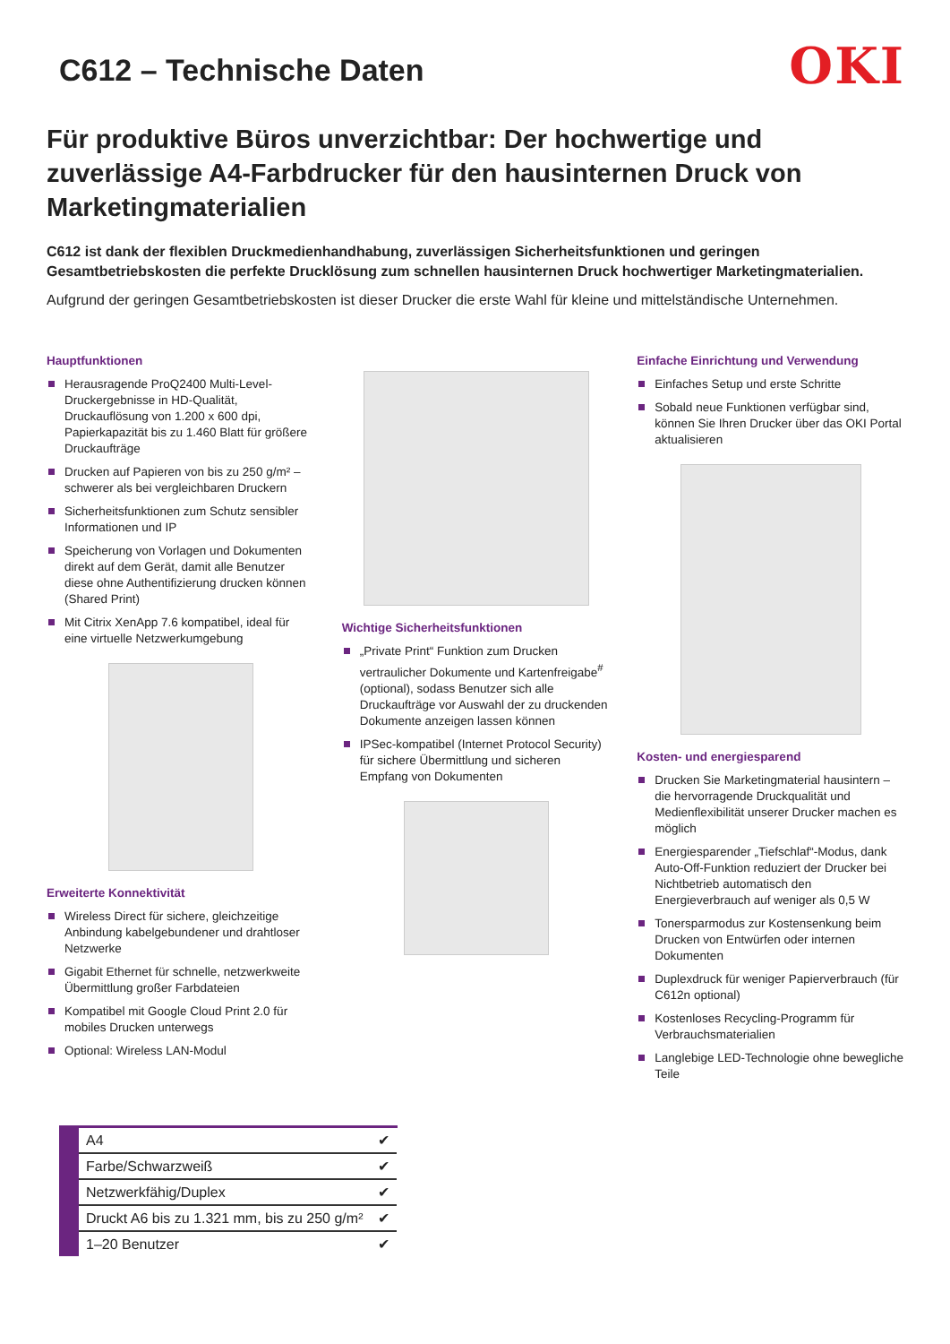C612 – Technische Daten
OKI
Für produktive Büros unverzichtbar: Der hochwertige und zuverlässige A4-Farbdrucker für den hausinternen Druck von Marketingmaterialien
C612 ist dank der flexiblen Druckmedienhandhabung, zuverlässigen Sicherheitsfunktionen und geringen Gesamtbetriebskosten die perfekte Drucklösung zum schnellen hausinternen Druck hochwertiger Marketingmaterialien.
Aufgrund der geringen Gesamtbetriebskosten ist dieser Drucker die erste Wahl für kleine und mittelständische Unternehmen.
Hauptfunktionen
Herausragende ProQ2400 Multi-Level-Druckergebnisse in HD-Qualität, Druckauflösung von 1.200 x 600 dpi, Papierkapazität bis zu 1.460 Blatt für größere Druckaufträge
Drucken auf Papieren von bis zu 250 g/m² – schwerer als bei vergleichbaren Druckern
Sicherheitsfunktionen zum Schutz sensibler Informationen und IP
Speicherung von Vorlagen und Dokumenten direkt auf dem Gerät, damit alle Benutzer diese ohne Authentifizierung drucken können (Shared Print)
Mit Citrix XenApp 7.6 kompatibel, ideal für eine virtuelle Netzwerkumgebung
Erweiterte Konnektivität
Wireless Direct für sichere, gleichzeitige Anbindung kabelgebundener und drahtloser Netzwerke
Gigabit Ethernet für schnelle, netzwerkweite Übermittlung großer Farbdateien
Kompatibel mit Google Cloud Print 2.0 für mobiles Drucken unterwegs
Optional: Wireless LAN-Modul
Wichtige Sicherheitsfunktionen
„Private Print“ Funktion zum Drucken vertraulicher Dokumente und Kartenfreigabe<sup>#</sup> (optional), sodass Benutzer sich alle Druckaufträge vor Auswahl der zu druckenden Dokumente anzeigen lassen können
IPSec-kompatibel (Internet Protocol Security) für sichere Übermittlung und sicheren Empfang von Dokumenten
Einfache Einrichtung und Verwendung
Einfaches Setup und erste Schritte
Sobald neue Funktionen verfügbar sind, können Sie Ihren Drucker über das OKI Portal aktualisieren
Kosten- und energiesparend
Drucken Sie Marketingmaterial hausintern – die hervorragende Druckqualität und Medienflexibilität unserer Drucker machen es möglich
Energiesparender „Tiefschlaf“-Modus, dank Auto-Off-Funktion reduziert der Drucker bei Nichtbetrieb automatisch den Energieverbrauch auf weniger als 0,5 W
Tonersparmodus zur Kostensenkung beim Drucken von Entwürfen oder internen Dokumenten
Duplexdruck für weniger Papierverbrauch (für C612n optional)
Kostenloses Recycling-Programm für Verbrauchsmaterialien
Langlebige LED-Technologie ohne bewegliche Teile
| A4 | ✔ |
| Farbe/Schwarzweiß | ✔ |
| Netzwerkfähig/Duplex | ✔ |
| Druckt A6 bis zu 1.321 mm, bis zu 250 g/m² | ✔ |
| 1–20 Benutzer | ✔ |